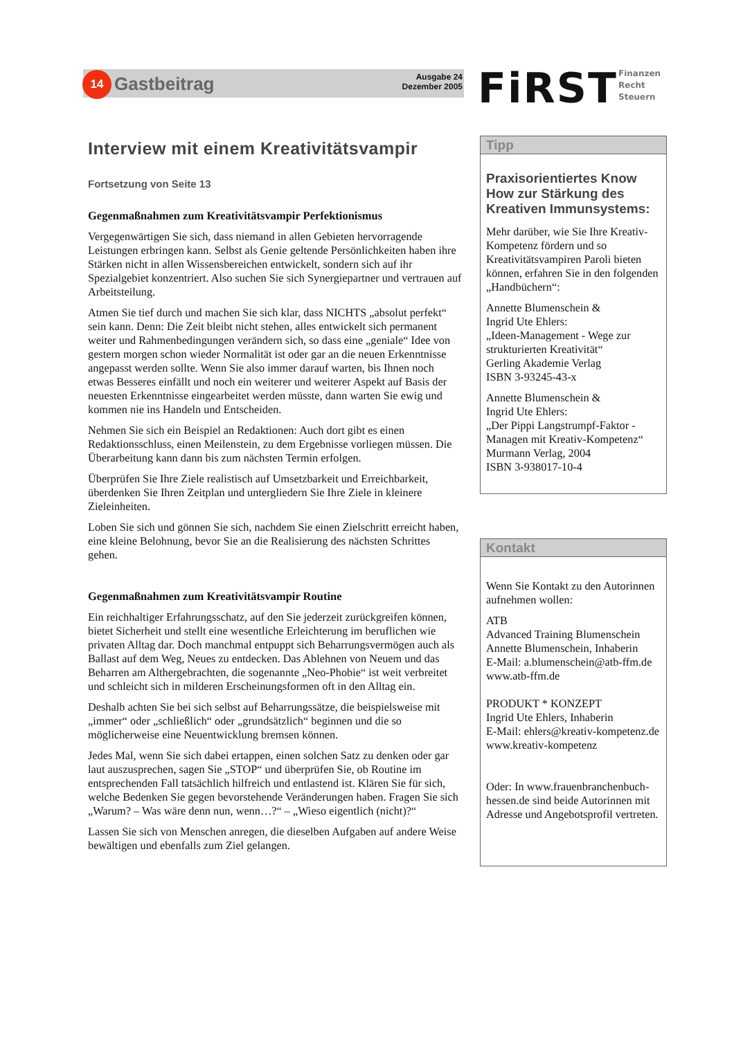14 Gastbeitrag
Ausgabe 24
Dezember 2005
FiRST
Finanzen
Recht
Steuern
Interview mit einem Kreativitätsvampir
Fortsetzung von Seite 13
Gegenmaßnahmen zum Kreativitätsvampir Perfektionismus
Vergegenwärtigen Sie sich, dass niemand in allen Gebieten hervorragende Leistungen erbringen kann. Selbst als Genie geltende Persönlichkeiten haben ihre Stärken nicht in allen Wissensbereichen entwickelt, sondern sich auf ihr Spezialgebiet konzentriert. Also suchen Sie sich Synergiepartner und vertrauen auf Arbeitsteilung.
Atmen Sie tief durch und machen Sie sich klar, dass NICHTS „absolut perfekt“ sein kann. Denn: Die Zeit bleibt nicht stehen, alles entwickelt sich permanent weiter und Rahmenbedingungen verändern sich, so dass eine „geniale“ Idee von gestern morgen schon wieder Normalität ist oder gar an die neuen Erkenntnisse angepasst werden sollte. Wenn Sie also immer darauf warten, bis Ihnen noch etwas Besseres einfällt und noch ein weiterer und weiterer Aspekt auf Basis der neuesten Erkenntnisse eingearbeitet werden müsste, dann warten Sie ewig und kommen nie ins Handeln und Entscheiden.
Nehmen Sie sich ein Beispiel an Redaktionen: Auch dort gibt es einen Redaktionsschluss, einen Meilenstein, zu dem Ergebnisse vorliegen müssen. Die Überarbeitung kann dann bis zum nächsten Termin erfolgen.
Überprüfen Sie Ihre Ziele realistisch auf Umsetzbarkeit und Erreichbarkeit, überdenken Sie Ihren Zeitplan und untergliedern Sie Ihre Ziele in kleinere Zieleinheiten.
Loben Sie sich und gönnen Sie sich, nachdem Sie einen Zielschritt erreicht haben, eine kleine Belohnung, bevor Sie an die Realisierung des nächsten Schrittes gehen.
Gegenmaßnahmen zum Kreativitätsvampir Routine
Ein reichhaltiger Erfahrungsschatz, auf den Sie jederzeit zurückgreifen können, bietet Sicherheit und stellt eine wesentliche Erleichterung im beruflichen wie privaten Alltag dar. Doch manchmal entpuppt sich Beharrungsvermögen auch als Ballast auf dem Weg, Neues zu entdecken. Das Ablehnen von Neuem und das Beharren am Althergebrachten, die sogenannte „Neo-Phobie“ ist weit verbreitet und schleicht sich in milderen Erscheinungsformen oft in den Alltag ein.
Deshalb achten Sie bei sich selbst auf Beharrungssätze, die beispielsweise mit „immer“ oder „schließlich“ oder „grundsätzlich“ beginnen und die so möglicherweise eine Neuentwicklung bremsen können.
Jedes Mal, wenn Sie sich dabei ertappen, einen solchen Satz zu denken oder gar laut auszusprechen, sagen Sie „STOP“ und überprüfen Sie, ob Routine im entsprechenden Fall tatsächlich hilfreich und entlastend ist. Klären Sie für sich, welche Bedenken Sie gegen bevorstehende Veränderungen haben. Fragen Sie sich „Warum? – Was wäre denn nun, wenn…?“ – „Wieso eigentlich (nicht)?“
Lassen Sie sich von Menschen anregen, die dieselben Aufgaben auf andere Weise bewältigen und ebenfalls zum Ziel gelangen.
Tipp
Praxisorientiertes Know How zur Stärkung des Kreativen Immunsystems:
Mehr darüber, wie Sie Ihre Kreativ-Kompetenz fördern und so Kreativitätsvampiren Paroli bieten können, erfahren Sie in den folgenden „Handbüchern“:
Annette Blumenschein &
Ingrid Ute Ehlers:
„Ideen-Management - Wege zur strukturierten Kreativität“
Gerling Akademie Verlag
ISBN 3-93245-43-x
Annette Blumenschein &
Ingrid Ute Ehlers:
„Der Pippi Langstrumpf-Faktor - Managen mit Kreativ-Kompetenz“
Murmann Verlag, 2004
ISBN 3-938017-10-4
Kontakt
Wenn Sie Kontakt zu den Autorinnen aufnehmen wollen:
ATB
Advanced Training Blumenschein
Annette Blumenschein, Inhaberin
E-Mail: a.blumenschein@atb-ffm.de
www.atb-ffm.de
PRODUKT * KONZEPT
Ingrid Ute Ehlers, Inhaberin
E-Mail: ehlers@kreativ-kompetenz.de
www.kreativ-kompetenz
Oder: In www.frauenbranchenbuch-hessen.de sind beide Autorinnen mit Adresse und Angebotsprofil vertreten.